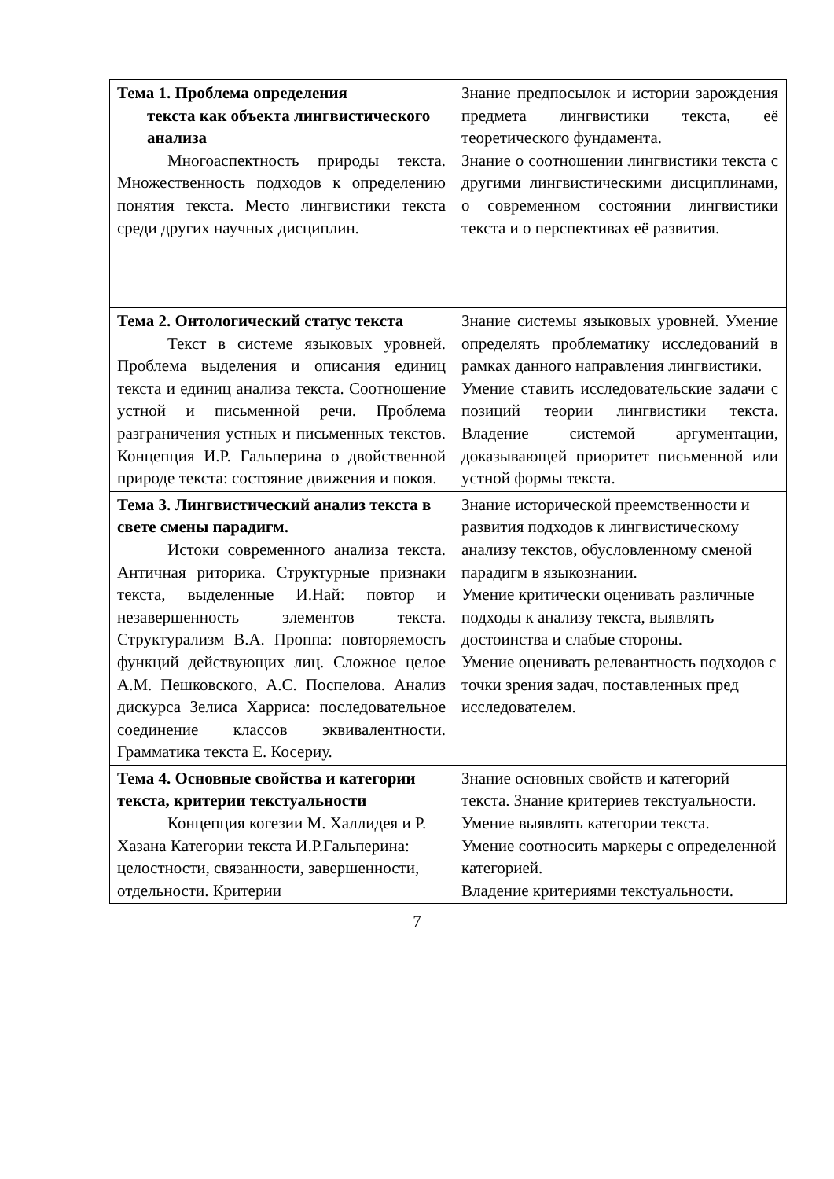| Тема 1. Проблема определения текста как объекта лингвистического анализа Многоаспектность природы текста. Множественность подходов к определению понятия текста. Место лингвистики текста среди других научных дисциплин. | Знание предпосылок и истории зарождения предмета лингвистики текста, её теоретического фундамента. Знание о соотношении лингвистики текста с другими лингвистическими дисциплинами, о современном состоянии лингвистики текста и о перспективах её развития. |
| Тема 2. Онтологический статус текста Текст в системе языковых уровней. Проблема выделения и описания единиц текста и единиц анализа текста. Соотношение устной и письменной речи. Проблема разграничения устных и письменных текстов. Концепция И.Р. Гальперина о двойственной природе текста: состояние движения и покоя. | Знание системы языковых уровней. Умение определять проблематику исследований в рамках данного направления лингвистики. Умение ставить исследовательские задачи с позиций теории лингвистики текста. Владение системой аргументации, доказывающей приоритет письменной или устной формы текста. |
| Тема 3. Лингвистический анализ текста в свете смены парадигм. Истоки современного анализа текста. Античная риторика. Структурные признаки текста, выделенные И.Най: повтор и незавершенность элементов текста. Структурализм В.А. Проппа: повторяемость функций действующих лиц. Сложное целое А.М. Пешковского, А.С. Поспелова. Анализ дискурса Зелиса Харриса: последовательное соединение классов эквивалентности. Грамматика текста Е. Косериу. | Знание исторической преемственности и развития подходов к лингвистическому анализу текстов, обусловленному сменой парадигм в языкознании. Умение критически оценивать различные подходы к анализу текста, выявлять достоинства и слабые стороны. Умение оценивать релевантность подходов с точки зрения задач, поставленных пред исследователем. |
| Тема 4. Основные свойства и категории текста, критерии текстуальности Концепция когезии М. Халлидея и Р. Хазана Категории текста И.Р.Гальперина: целостности, связанности, завершенности, отдельности. Критерии | Знание основных свойств и категорий текста. Знание критериев текстуальности. Умение выявлять категории текста. Умение соотносить маркеры с определенной категорией. Владение критериями текстуальности. |
7